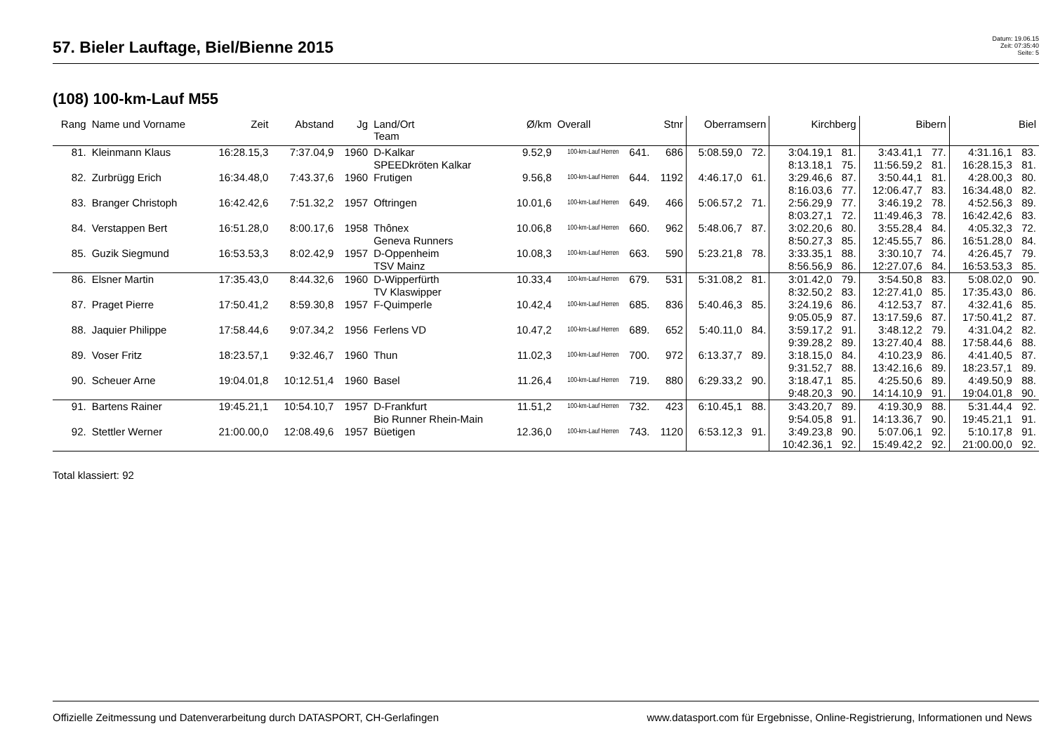57. Bieler Lauftage, Biel/Bienne 2015
Datum: 19.06.15
Zeit: 07:35:40
Seite: 5
(108) 100-km-Lauf M55
| Rang | Name und Vorname | Zeit | Abstand | Jg | Land/Ort Team | Ø/km | Overall | | Stnr | Oberramsern | | Kirchberg | | Bibern | | Biel | |
| --- | --- | --- | --- | --- | --- | --- | --- | --- | --- | --- | --- | --- | --- | --- | --- | --- | --- |
| 81. | Kleinmann Klaus | 16:28.15,3 | 7:37.04,9 | 1960 | D-Kalkar | 9.52,9 | 100-km-Lauf Herren | 641. | 686 | 5:08.59,0 | 72. | 3:04.19,1 | 81. | 3:43.41,1 | 77. | 4:31.16,1 | 83. |
| | | | | | SPEEDkröten Kalkar | | | | | | | 8:13.18,1 | 75. | 11:56.59,2 | 81. | 16:28.15,3 | 81. |
| 82. | Zurbrügg Erich | 16:34.48,0 | 7:43.37,6 | 1960 | Frutigen | 9.56,8 | 100-km-Lauf Herren | 644. | 1192 | 4:46.17,0 | 61. | 3:29.46,6 | 87. | 3:50.44,1 | 81. | 4:28.00,3 | 80. |
| | | | | | | | | | | | | 8:16.03,6 | 77. | 12:06.47,7 | 83. | 16:34.48,0 | 82. |
| 83. | Branger Christoph | 16:42.42,6 | 7:51.32,2 | 1957 | Oftringen | 10.01,6 | 100-km-Lauf Herren | 649. | 466 | 5:06.57,2 | 71. | 2:56.29,9 | 77. | 3:46.19,2 | 78. | 4:52.56,3 | 89. |
| | | | | | | | | | | | | 8:03.27,1 | 72. | 11:49.46,3 | 78. | 16:42.42,6 | 83. |
| 84. | Verstappen Bert | 16:51.28,0 | 8:00.17,6 | 1958 | Thônex | 10.06,8 | 100-km-Lauf Herren | 660. | 962 | 5:48.06,7 | 87. | 3:02.20,6 | 80. | 3:55.28,4 | 84. | 4:05.32,3 | 72. |
| | | | | | Geneva Runners | | | | | | | 8:50.27,3 | 85. | 12:45.55,7 | 86. | 16:51.28,0 | 84. |
| 85. | Guzik Siegmund | 16:53.53,3 | 8:02.42,9 | 1957 | D-Oppenheim | 10.08,3 | 100-km-Lauf Herren | 663. | 590 | 5:23.21,8 | 78. | 3:33.35,1 | 88. | 3:30.10,7 | 74. | 4:26.45,7 | 79. |
| | | | | | TSV Mainz | | | | | | | 8:56.56,9 | 86. | 12:27.07,6 | 84. | 16:53.53,3 | 85. |
| 86. | Elsner Martin | 17:35.43,0 | 8:44.32,6 | 1960 | D-Wipperfürth | 10.33,4 | 100-km-Lauf Herren | 679. | 531 | 5:31.08,2 | 81. | 3:01.42,0 | 79. | 3:54.50,8 | 83. | 5:08.02,0 | 90. |
| | | | | | TV Klaswipper | | | | | | | 8:32.50,2 | 83. | 12:27.41,0 | 85. | 17:35.43,0 | 86. |
| 87. | Praget Pierre | 17:50.41,2 | 8:59.30,8 | 1957 | F-Quimperle | 10.42,4 | 100-km-Lauf Herren | 685. | 836 | 5:40.46,3 | 85. | 3:24.19,6 | 86. | 4:12.53,7 | 87. | 4:32.41,6 | 85. |
| | | | | | | | | | | | | 9:05.05,9 | 87. | 13:17.59,6 | 87. | 17:50.41,2 | 87. |
| 88. | Jaquier Philippe | 17:58.44,6 | 9:07.34,2 | 1956 | Ferlens VD | 10.47,2 | 100-km-Lauf Herren | 689. | 652 | 5:40.11,0 | 84. | 3:59.17,2 | 91. | 3:48.12,2 | 79. | 4:31.04,2 | 82. |
| | | | | | | | | | | | | 9:39.28,2 | 89. | 13:27.40,4 | 88. | 17:58.44,6 | 88. |
| 89. | Voser Fritz | 18:23.57,1 | 9:32.46,7 | 1960 | Thun | 11.02,3 | 100-km-Lauf Herren | 700. | 972 | 6:13.37,7 | 89. | 3:18.15,0 | 84. | 4:10.23,9 | 86. | 4:41.40,5 | 87. |
| | | | | | | | | | | | | 9:31.52,7 | 88. | 13:42.16,6 | 89. | 18:23.57,1 | 89. |
| 90. | Scheuer Arne | 19:04.01,8 | 10:12.51,4 | 1960 | Basel | 11.26,4 | 100-km-Lauf Herren | 719. | 880 | 6:29.33,2 | 90. | 3:18.47,1 | 85. | 4:25.50,6 | 89. | 4:49.50,9 | 88. |
| | | | | | | | | | | | | 9:48.20,3 | 90. | 14:14.10,9 | 91. | 19:04.01,8 | 90. |
| 91. | Bartens Rainer | 19:45.21,1 | 10:54.10,7 | 1957 | D-Frankfurt | 11.51,2 | 100-km-Lauf Herren | 732. | 423 | 6:10.45,1 | 88. | 3:43.20,7 | 89. | 4:19.30,9 | 88. | 5:31.44,4 | 92. |
| | | | | | Bio Runner Rhein-Main | | | | | | | 9:54.05,8 | 91. | 14:13.36,7 | 90. | 19:45.21,1 | 91. |
| 92. | Stettler Werner | 21:00.00,0 | 12:08.49,6 | 1957 | Büetigen | 12.36,0 | 100-km-Lauf Herren | 743. | 1120 | 6:53.12,3 | 91. | 3:49.23,8 | 90. | 5:07.06,1 | 92. | 5:10.17,8 | 91. |
| | | | | | | | | | | | | 10:42.36,1 | 92. | 15:49.42,2 | 92. | 21:00.00,0 | 92. |
Total klassiert: 92
Offizielle Zeitmessung und Datenverarbeitung durch DATASPORT, CH-Gerlafingen www.datasport.com für Ergebnisse, Online-Registrierung, Informationen und News